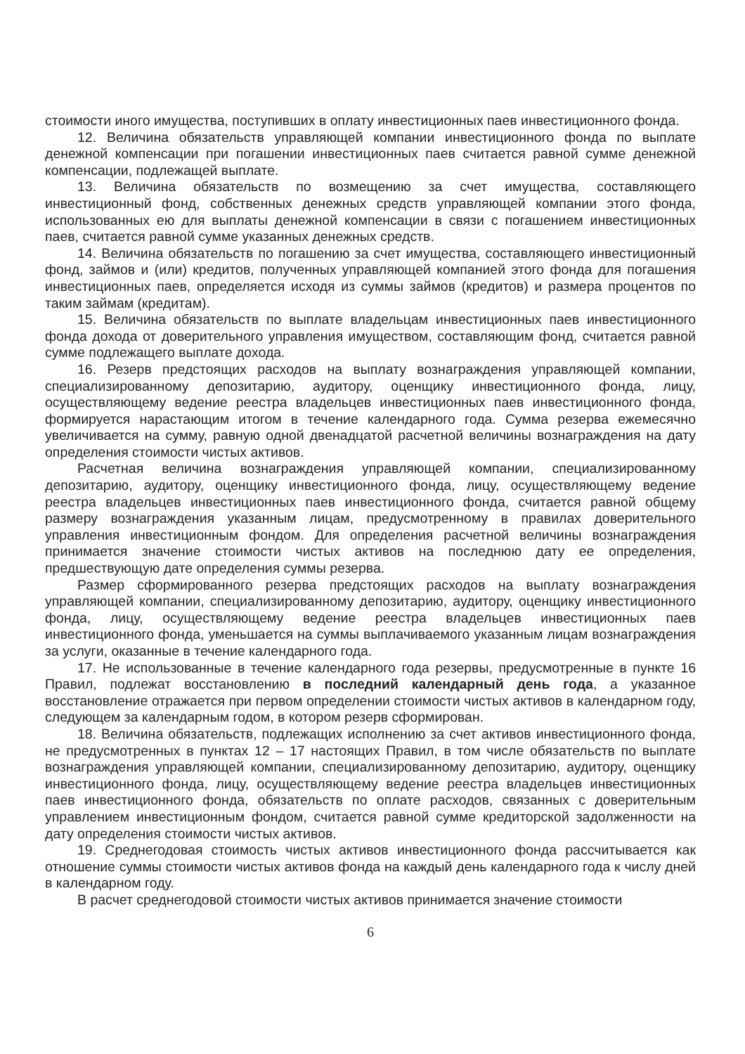стоимости иного имущества, поступивших в оплату инвестиционных паев инвестиционного фонда.
12. Величина обязательств управляющей компании инвестиционного фонда по выплате денежной компенсации при погашении инвестиционных паев считается равной сумме денежной компенсации, подлежащей выплате.
13. Величина обязательств по возмещению за счет имущества, составляющего инвестиционный фонд, собственных денежных средств управляющей компании этого фонда, использованных ею для выплаты денежной компенсации в связи с погашением инвестиционных паев, считается равной сумме указанных денежных средств.
14. Величина обязательств по погашению за счет имущества, составляющего инвестиционный фонд, займов и (или) кредитов, полученных управляющей компанией этого фонда для погашения инвестиционных паев, определяется исходя из суммы займов (кредитов) и размера процентов по таким займам (кредитам).
15. Величина обязательств по выплате владельцам инвестиционных паев инвестиционного фонда дохода от доверительного управления имуществом, составляющим фонд, считается равной сумме подлежащего выплате дохода.
16. Резерв предстоящих расходов на выплату вознаграждения управляющей компании, специализированному депозитарию, аудитору, оценщику инвестиционного фонда, лицу, осуществляющему ведение реестра владельцев инвестиционных паев инвестиционного фонда, формируется нарастающим итогом в течение календарного года. Сумма резерва ежемесячно увеличивается на сумму, равную одной двенадцатой расчетной величины вознаграждения на дату определения стоимости чистых активов.
Расчетная величина вознаграждения управляющей компании, специализированному депозитарию, аудитору, оценщику инвестиционного фонда, лицу, осуществляющему ведение реестра владельцев инвестиционных паев инвестиционного фонда, считается равной общему размеру вознаграждения указанным лицам, предусмотренному в правилах доверительного управления инвестиционным фондом. Для определения расчетной величины вознаграждения принимается значение стоимости чистых активов на последнюю дату ее определения, предшествующую дате определения суммы резерва.
Размер сформированного резерва предстоящих расходов на выплату вознаграждения управляющей компании, специализированному депозитарию, аудитору, оценщику инвестиционного фонда, лицу, осуществляющему ведение реестра владельцев инвестиционных паев инвестиционного фонда, уменьшается на суммы выплачиваемого указанным лицам вознаграждения за услуги, оказанные в течение календарного года.
17. Не использованные в течение календарного года резервы, предусмотренные в пункте 16 Правил, подлежат восстановлению в последний календарный день года, а указанное восстановление отражается при первом определении стоимости чистых активов в календарном году, следующем за календарным годом, в котором резерв сформирован.
18. Величина обязательств, подлежащих исполнению за счет активов инвестиционного фонда, не предусмотренных в пунктах 12 – 17 настоящих Правил, в том числе обязательств по выплате вознаграждения управляющей компании, специализированному депозитарию, аудитору, оценщику инвестиционного фонда, лицу, осуществляющему ведение реестра владельцев инвестиционных паев инвестиционного фонда, обязательств по оплате расходов, связанных с доверительным управлением инвестиционным фондом, считается равной сумме кредиторской задолженности на дату определения стоимости чистых активов.
19. Среднегодовая стоимость чистых активов инвестиционного фонда рассчитывается как отношение суммы стоимости чистых активов фонда на каждый день календарного года к числу дней в календарном году.
В расчет среднегодовой стоимости чистых активов принимается значение стоимости
6